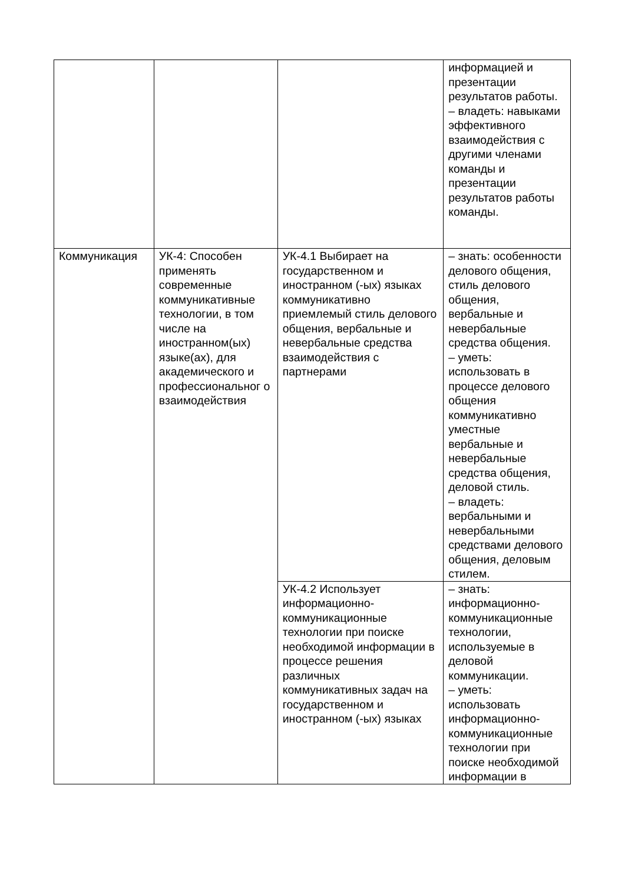| | | | информацией и презентации результатов работы. – владеть: навыками эффективного взаимодействия с другими членами команды и презентации результатов работы команды. |
| Коммуникация | УК-4: Способен применять современные коммуникативные технологии, в том числе на иностранном(ых) языке(ах), для академического и профессиональног о взаимодействия | УК-4.1 Выбирает на государственном и иностранном (-ых) языках коммуникативно приемлемый стиль делового общения, вербальные и невербальные средства взаимодействия с партнерами | – знать: особенности делового общения, стиль делового общения, вербальные и невербальные средства общения. – уметь: использовать в процессе делового общения коммуникативно уместные вербальные и невербальные средства общения, деловой стиль. – владеть: вербальными и невербальными средствами делового общения, деловым стилем. |
| | | УК-4.2 Использует информационно-коммуникационные технологии при поиске необходимой информации в процессе решения различных коммуникативных задач на государственном и иностранном (-ых) языках | – знать: информационно-коммуникационные технологии, используемые в деловой коммуникации. – уметь: использовать информационно-коммуникационные технологии при поиске необходимой информации в |